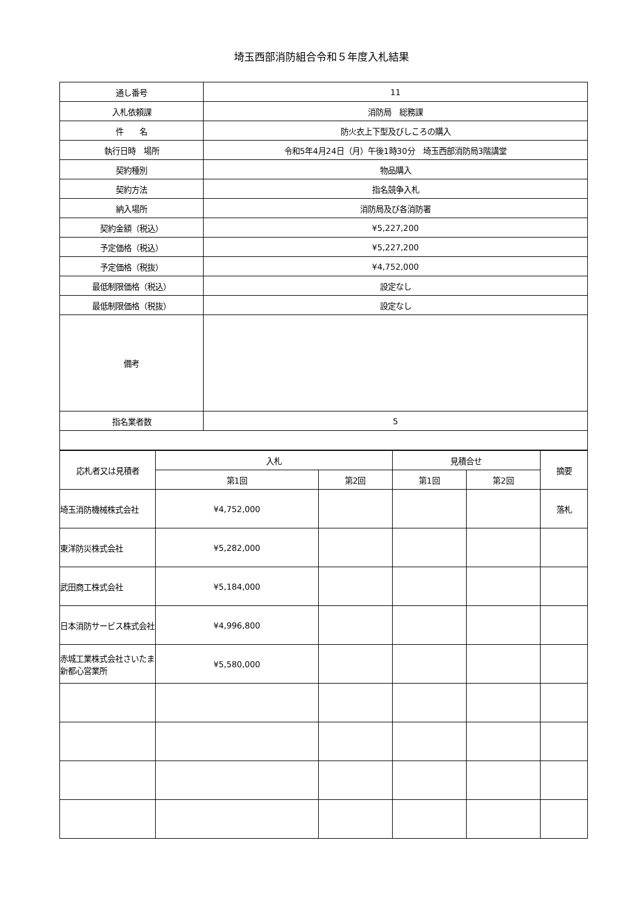埼玉西部消防組合令和５年度入札結果
| 通し番号 | 11 |
| 入札依頼課 | 消防局 総務課 |
| 件 名 | 防火衣上下型及びしころの購入 |
| 執行日時 場所 | 令和5年4月24日（月）午後1時30分 埼玉西部消防局3階講堂 |
| 契約種別 | 物品購入 |
| 契約方法 | 指名競争入札 |
| 納入場所 | 消防局及び各消防署 |
| 契約金額（税込） | ¥5,227,200 |
| 予定価格（税込） | ¥5,227,200 |
| 予定価格（税抜） | ¥4,752,000 |
| 最低制限価格（税込） | 設定なし |
| 最低制限価格（税抜） | 設定なし |
| 備考 | |
| 指名業者数 | 5 |
| 応札者又は見積者 | 入札 | | 見積合せ | | 摘要 |
| --- | --- | --- | --- | --- | --- |
| | 第1回 | 第2回 | 第1回 | 第2回 | |
| 埼玉消防機械株式会社 | ¥4,752,000 | | | | 落札 |
| 東洋防災株式会社 | ¥5,282,000 | | | | |
| 武田商工株式会社 | ¥5,184,000 | | | | |
| 日本消防サービス株式会社 | ¥4,996,800 | | | | |
| 赤城工業株式会社さいたま新都心営業所 | ¥5,580,000 | | | | |